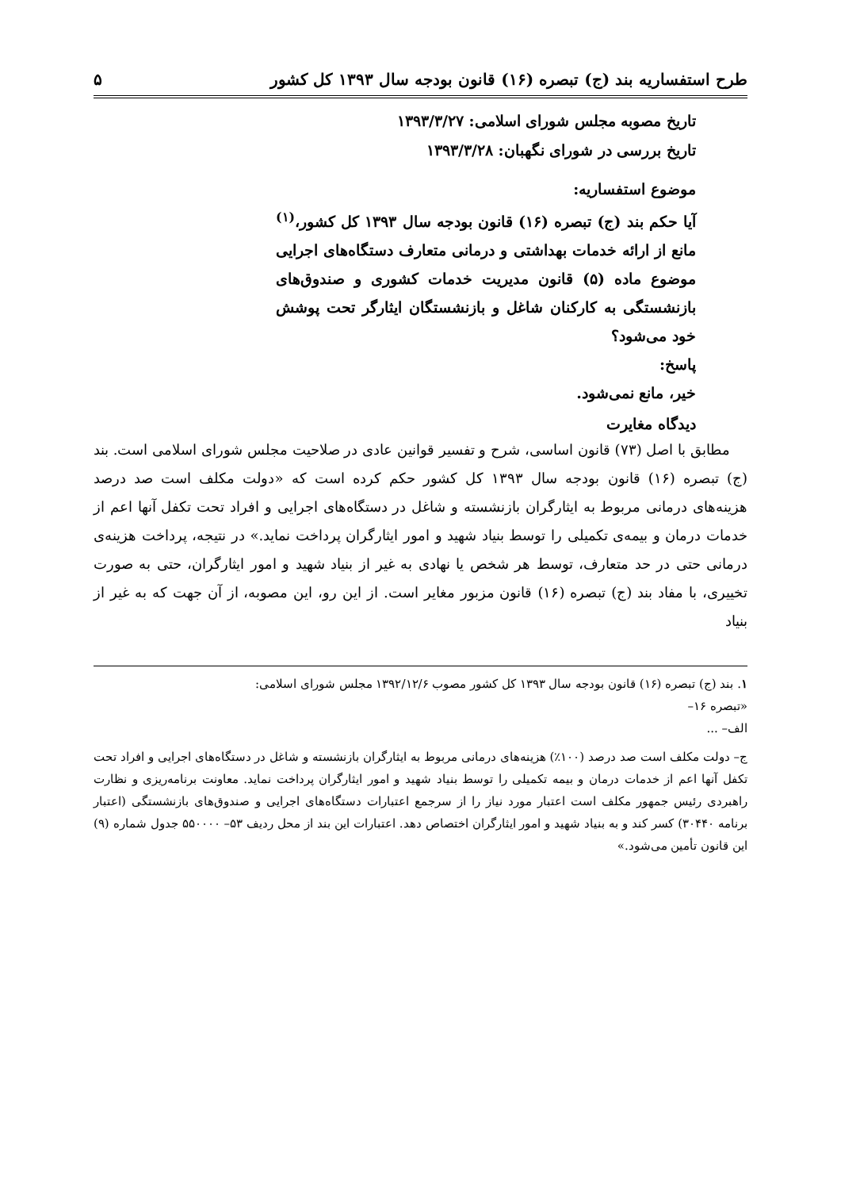طرح استفساریه بند (ج) تبصره (۱۶) قانون بودجه سال ۱۳۹۳ کل کشور ۵
تاریخ مصوبه مجلس شورای اسلامی: ۱۳۹۳/۳/۲۷
تاریخ بررسی در شورای نگهبان: ۱۳۹۳/۳/۲۸
موضوع استفساریه:
آیا حکم بند (ج) تبصره (۱۶) قانون بودجه سال ۱۳۹۳ کل کشور،<sup>(۱)</sup> مانع از ارائه خدمات بهداشتی و درمانی متعارف دستگاه‌های اجرایی موضوع ماده (۵) قانون مدیریت خدمات کشوری و صندوق‌های بازنشستگی به کارکنان شاغل و بازنشستگان ایثارگر تحت پوشش خود می‌شود؟
پاسخ:
خیر، مانع نمی‌شود.
دیدگاه مغایرت
مطابق با اصل (۷۳) قانون اساسی، شرح و تفسیر قوانین عادی در صلاحیت مجلس شورای اسلامی است. بند (ج) تبصره (۱۶) قانون بودجه سال ۱۳۹۳ کل کشور حکم کرده است که «دولت مکلف است صد درصد هزینه‌های درمانی مربوط به ایثارگران بازنشسته و شاغل در دستگاه‌های اجرایی و افراد تحت تکفل آنها اعم از خدمات درمان و بیمه‌ی تکمیلی را توسط بنیاد شهید و امور ایثارگران پرداخت نماید.» در نتیجه، پرداخت هزینه‌ی درمانی حتی در حد متعارف، توسط هر شخص یا نهادی به غیر از بنیاد شهید و امور ایثارگران، حتی به صورت تخییری، با مفاد بند (ج) تبصره (۱۶) قانون مزبور مغایر است. از این رو، این مصوبه، از آن جهت که به غیر از بنیاد
۱. بند (ج) تبصره (۱۶) قانون بودجه سال ۱۳۹۳ کل کشور مصوب ۱۳۹۲/۱۲/۶ مجلس شورای اسلامی:
«تبصره ۱۶–
الف– ...
ج– دولت مکلف است صد درصد (۱۰۰٪) هزینه‌های درمانی مربوط به ایثارگران بازنشسته و شاغل در دستگاه‌های اجرایی و افراد تحت تکفل آنها اعم از خدمات درمان و بیمه تکمیلی را توسط بنیاد شهید و امور ایثارگران پرداخت نماید. معاونت برنامه‌ریزی و نظارت راهبردی رئیس جمهور مکلف است اعتبار مورد نیاز را از سرجمع اعتبارات دستگاه‌های اجرایی و صندوق‌های بازنشستگی (اعتبار برنامه ۳۰۴۴۰) کسر کند و به بنیاد شهید و امور ایثارگران اختصاص دهد. اعتبارات این بند از محل ردیف ۵۳– ۵۵۰۰۰۰ جدول شماره (۹) این قانون تأمین می‌شود.»